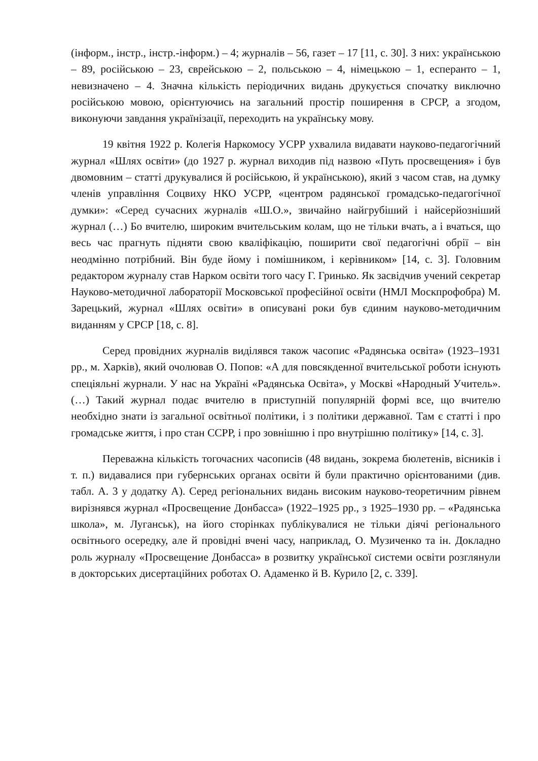(інформ., інстр., інстр.-інформ.) – 4; журналів – 56, газет – 17 [11, с. 30]. З них: українською – 89, російською – 23, єврейською – 2, польською – 4, німецькою – 1, есперанто – 1, невизначено – 4. Значна кількість періодичних видань друкується спочатку виключно російською мовою, орієнтуючись на загальний простір поширення в СРСР, а згодом, виконуючи завдання українізації, переходить на українську мову.
19 квітня 1922 р. Колегія Наркомосу УСРР ухвалила видавати науково-педагогічний журнал «Шлях освіти» (до 1927 р. журнал виходив під назвою «Путь просвещения» і був двомовним – статті друкувалися й російською, й українською), який з часом став, на думку членів управління Соцвиху НКО УСРР, «центром радянської громадсько-педагогічної думки»: «Серед сучасних журналів «Ш.О.», звичайно найгрубіший і найсерйозніший журнал (…) Бо вчителю, широким вчительським колам, що не тільки вчать, а і вчаться, що весь час прагнуть підняти свою кваліфікацію, поширити свої педагогічні обрії – він неодмінно потрібний. Він буде йому і помішником, і керівником» [14, с. 3]. Головним редактором журналу став Нарком освіти того часу Г. Гринько. Як засвідчив учений секретар Науково-методичної лабораторії Московської професійної освіти (НМЛ Москпрофобра) М. Зарецький, журнал «Шлях освіти» в описувані роки був єдиним науково-методичним виданням у СРСР [18, с. 8].
Серед провідних журналів виділявся також часопис «Радянська освіта» (1923–1931 рр., м. Харків), який очолював О. Попов: «А для повсякденної вчительської роботи існують спеціяльні журнали. У нас на Україні «Радянська Освіта», у Москві «Народный Учитель». (…) Такий журнал подає вчителю в приступній популярній формі все, що вчителю необхідно знати із загальної освітньої політики, і з політики державної. Там є статті і про громадське життя, і про стан ССРР, і про зовнішню і про внутрішню політику» [14, с. 3].
Переважна кількість тогочасних часописів (48 видань, зокрема бюлетенів, вісників і т. п.) видавалися при губернських органах освіти й були практично орієнтованими (див. табл. А. 3 у додатку А). Серед регіональних видань високим науково-теоретичним рівнем вирізнявся журнал «Просвещение Донбасса» (1922–1925 рр., з 1925–1930 рр. – «Радянська школа», м. Луганськ), на його сторінках публікувалися не тільки діячі регіонального освітнього осередку, але й провідні вчені часу, наприклад, О. Музиченко та ін. Докладно роль журналу «Просвещение Донбасса» в розвитку української системи освіти розглянули в докторських дисертаційних роботах О. Адаменко й В. Курило [2, с. 339].